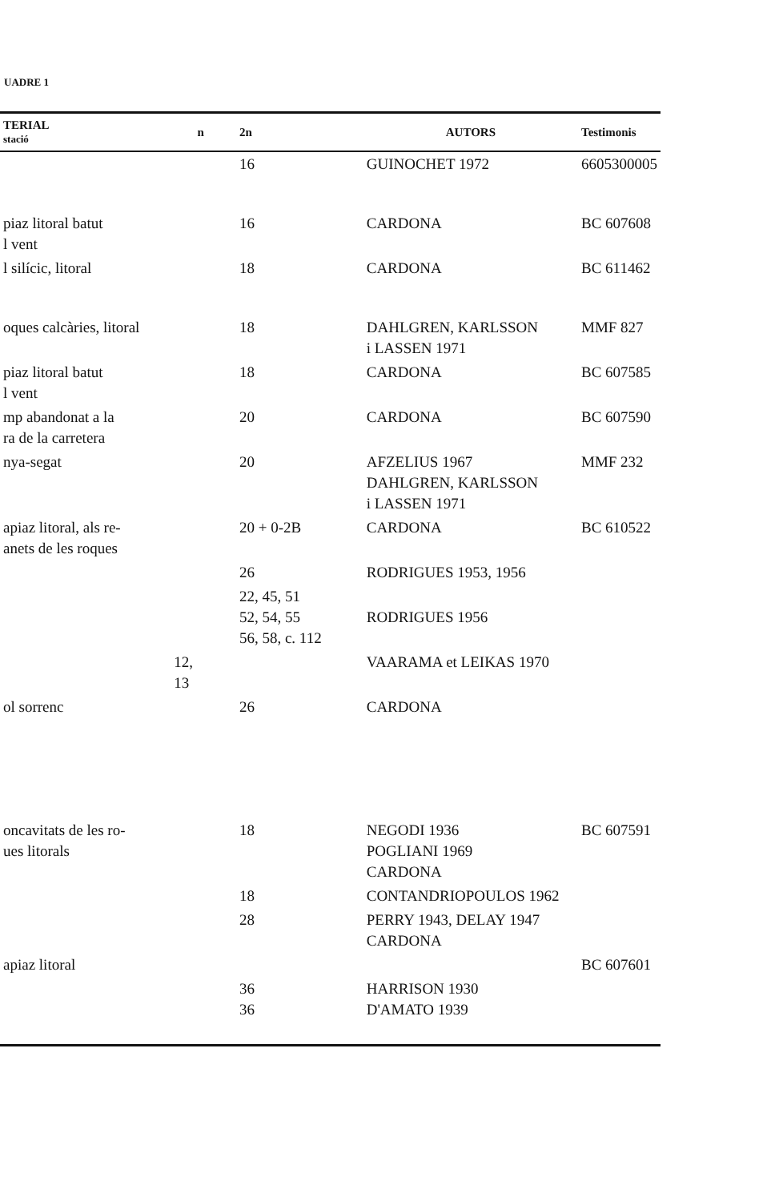UADRE 1
| TERIAL stació | n | 2n | AUTORS | Testimonis |
| --- | --- | --- | --- | --- |
| | | 16 | GUINOCHET 1972 | 6605300005 |
| piaz litoral batut l vent | | 16 | CARDONA | BC 607608 |
| l silícic, litoral | | 18 | CARDONA | BC 611462 |
| oques calcàries, litoral | | 18 | DAHLGREN, KARLSSON i LASSEN 1971 | MMF 827 |
| piaz litoral batut l vent | | 18 | CARDONA | BC 607585 |
| mp abandonat a la ra de la carretera | | 20 | CARDONA | BC 607590 |
| nya-segat | | 20 | AFZELIUS 1967 DAHLGREN, KARLSSON i LASSEN 1971 | MMF 232 |
| apiaz litoral, als re- anets de les roques | | 20 + 0-2B | CARDONA | BC 610522 |
| | | 26 | RODRIGUES 1953, 1956 | |
| | | 22, 45, 51 52, 54, 55 56, 58, c. 112 | RODRIGUES 1956 | |
| | 12, 13 | | VAARAMA et LEIKAS 1970 | |
| ol sorrenc | | 26 | CARDONA | |
| oncavitats de les ro- ues litorals | | 18 | NEGODI 1936 POGLIANI 1969 CARDONA | BC 607591 |
| | | 18 | CONTANDRIOPOULOS 1962 | |
| | | 28 | PERRY 1943, DELAY 1947 CARDONA | |
| apiaz litoral | | | | BC 607601 |
| | | 36 36 | HARRISON 1930 D'AMATO 1939 | |